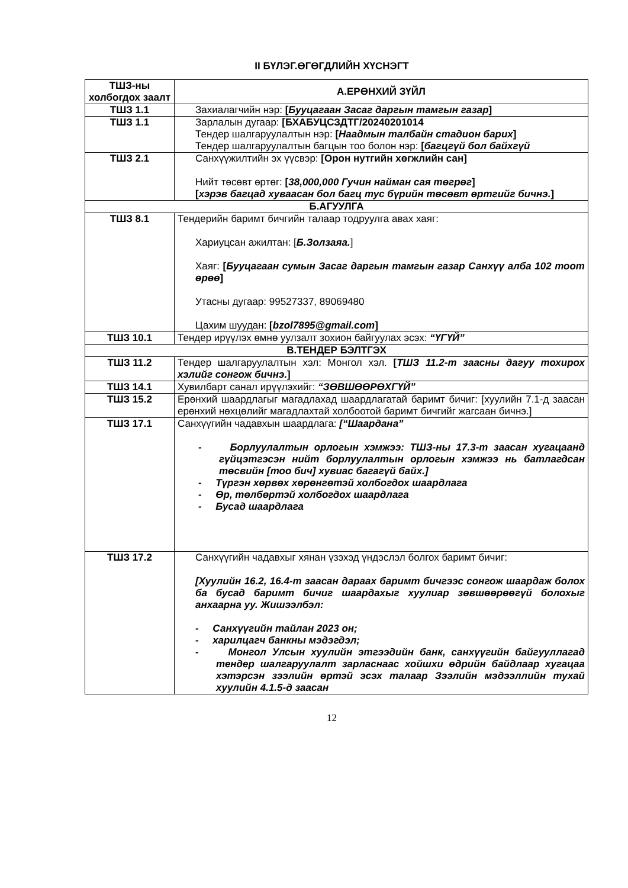II БҮЛЭГ.ӨГӨГДЛИЙН ХҮСНЭГТ
| ТШЗ-ны холбогдох заалт | А.ЕРӨНХИЙ ЗҮЙЛ |
| --- | --- |
| ТШЗ 1.1 | Захиалагчийн нэр: [ Бууцагаан Засаг даргын тамгын газар ] |
| ТШЗ 1.1 | Зарлалын дугаар: [БХАБУЦСЗДТГ/20240201014 Тендер шалгаруулалтын нэр: [ Наадмын талбайн стадион барих ] Тендер шалгаруулалтын багцын тоо болон нэр: [ багцгүй бол байхгүй |
| ТШЗ 2.1 | Санхүүжилтийн эх үүсвэр: [Орон нутгийн хөгжлийн сан] Нийт төсөвт өртөг: [ 38,000,000 Гучин найман сая төгрөг ] [ хэрэв багцад хуваасан бол багц тус бүрийн төсөвт өртгийг бичнэ. ] |
| Б.АГУУЛГА | |
| ТШЗ 8.1 | Тендерийн баримт бичгийн талаар тодруулга авах хаяг: Хариуцсан ажилтан: [ Б.Золзаяа. ] Хаяг: [ Бууцагаан сумын Засаг даргын тамгын газар Санхүү алба 102 тоот өрөө ] Утасны дугаар: 99527337, 89069480 Цахим шуудан: [ bzol7895@gmail.com ] |
| ТШЗ 10.1 | Тендер ирүүлэх өмнө уулзалт зохион байгуулах эсэх: “ҮГҮЙ” |
| В.ТЕНДЕР БЭЛТГЭХ | |
| ТШЗ 11.2 | Тендер шалгаруулалтын хэл: Монгол хэл. [ ТШЗ 11.2-т заасны дагуу тохирох хэлийг сонгож бичнэ. ] |
| ТШЗ 14.1 | Хувилбарт санал ирүүлэхийг: “ЗӨВШӨӨРӨХГҮЙ” |
| ТШЗ 15.2 | Ерөнхий шаардлагыг магадлахад шаардлагатай баримт бичиг: [хуулийн 7.1-д заасан ерөнхий нөхцөлийг магадлахтай холбоотой баримт бичгийг жагсаан бичнэ.] |
| ТШЗ 17.1 | Санхүүгийн чадавхын шаардлага: [“Шаардана” - Борлуулалтын орлогын хэмжээ: ТШЗ-ны 17.3-т заасан хугацаанд гүйцэтгэсэн нийт борлуулалтын орлогын хэмжээ нь батлагдсан төсвийн [тоо бич] хувиас багагүй байх.] - Түргэн хөрвөх хөрөнгөтэй холбогдох шаардлага - Өр, төлбөртэй холбогдох шаардлага - Бусад шаардлага |
| ТШЗ 17.2 | Санхүүгийн чадавхыг хянан үзэхэд үндэслэл болгох баримт бичиг: [Хуулийн 16.2, 16.4-т заасан дараах баримт бичгээс сонгож шаардаж болох ба бусад баримт бичиг шаардахыг хуулиар зөвшөөрөөгүй болохыг анхаарна уу. Жишээлбэл: - Санхүүгийн тайлан 2023 он; - харилцагч банкны мэдэгдэл; - Монгол Улсын хуулийн этгээдийн банк, санхүүгийн байгууллагад тендер шалгаруулалт зарласнаас хойшхи өдрийн байдлаар хугацаа хэтэрсэн зээлийн өртэй эсэх талаар Зээлийн мэдээллийн тухай хуулийн 4.1.5-д заасан |
12